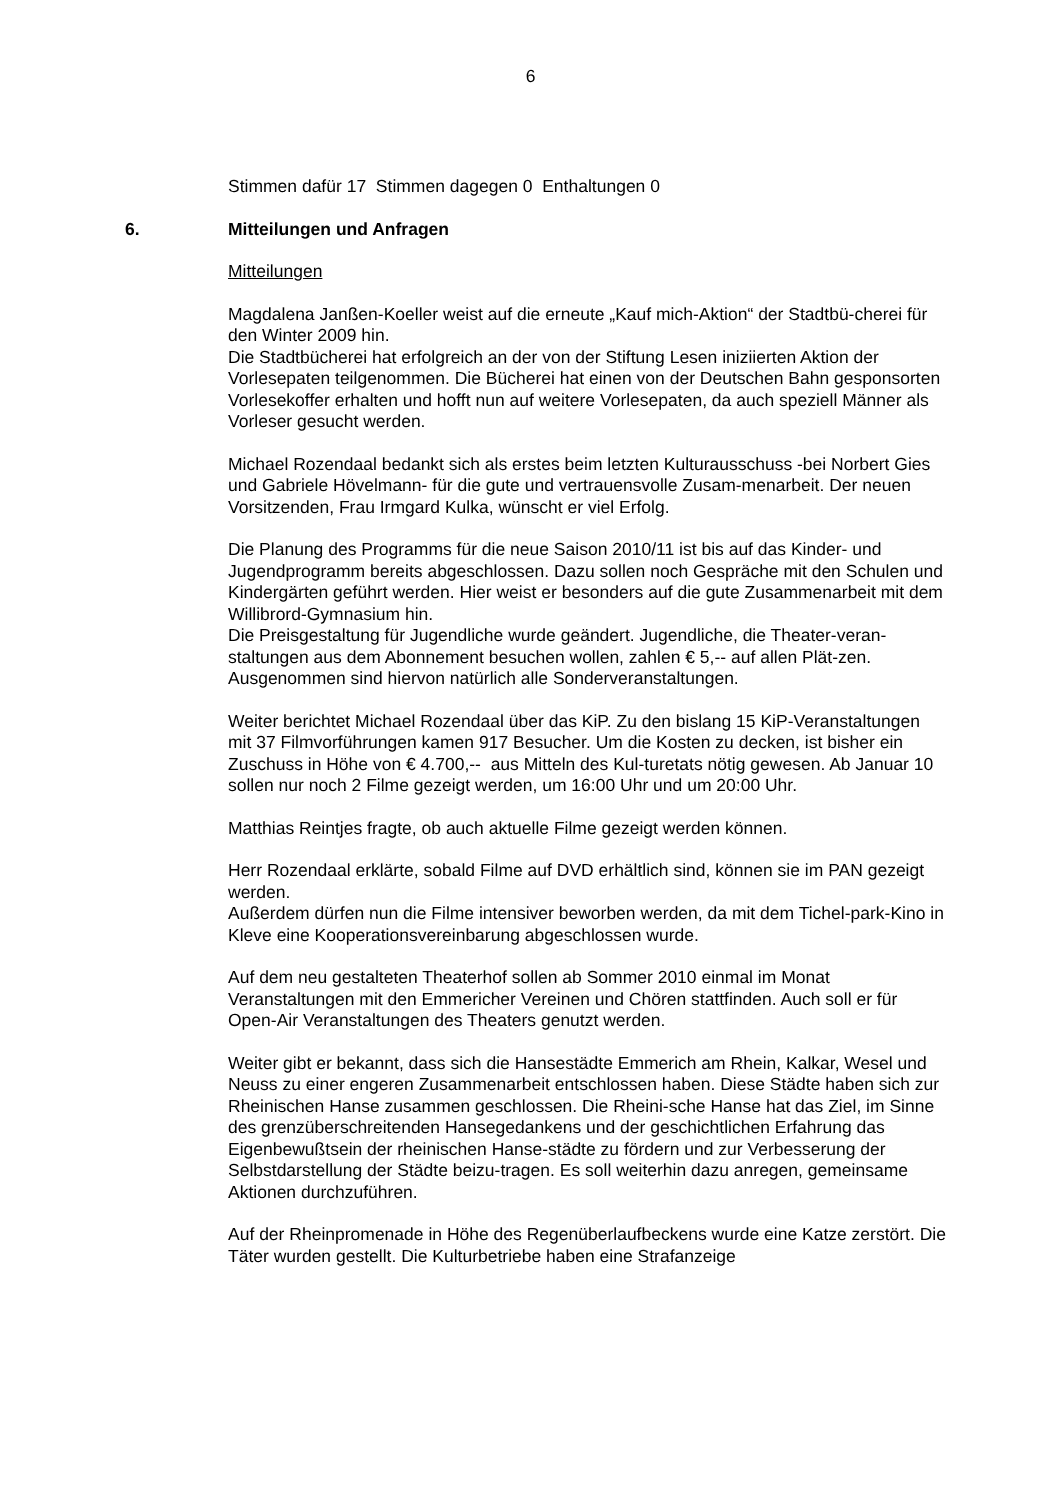6
Stimmen dafür 17 Stimmen dagegen 0 Enthaltungen 0
6. Mitteilungen und Anfragen
Mitteilungen
Magdalena Janßen-Koeller weist auf die erneute „Kauf mich-Aktion“ der Stadtbü-cherei für den Winter 2009 hin.
Die Stadtbücherei hat erfolgreich an der von der Stiftung Lesen iniziierten Aktion der Vorlesepaten teilgenommen. Die Bücherei hat einen von der Deutschen Bahn gesponsorten Vorlesekoffer erhalten und hofft nun auf weitere Vorlesepaten, da auch speziell Männer als Vorleser gesucht werden.
Michael Rozendaal bedankt sich als erstes beim letzten Kulturausschuss -bei Norbert Gies und Gabriele Hövelmann- für die gute und vertrauensvolle Zusam-menarbeit. Der neuen Vorsitzenden, Frau Irmgard Kulka, wünscht er viel Erfolg.
Die Planung des Programms für die neue Saison 2010/11 ist bis auf das Kinder- und Jugendprogramm bereits abgeschlossen. Dazu sollen noch Gespräche mit den Schulen und Kindergärten geführt werden. Hier weist er besonders auf die gute Zusammenarbeit mit dem Willibrord-Gymnasium hin.
Die Preisgestaltung für Jugendliche wurde geändert. Jugendliche, die Theater-veran-
staltungen aus dem Abonnement besuchen wollen, zahlen € 5,-- auf allen Plät-zen. Ausgenommen sind hiervon natürlich alle Sonderveranstaltungen.
Weiter berichtet Michael Rozendaal über das KiP. Zu den bislang 15 KiP-Veranstaltungen mit 37 Filmvorführungen kamen 917 Besucher. Um die Kosten zu decken, ist bisher ein Zuschuss in Höhe von € 4.700,-- aus Mitteln des Kul-turetats nötig gewesen. Ab Januar 10 sollen nur noch 2 Filme gezeigt werden, um 16:00 Uhr und um 20:00 Uhr.
Matthias Reintjes fragte, ob auch aktuelle Filme gezeigt werden können.
Herr Rozendaal erklärte, sobald Filme auf DVD erhältlich sind, können sie im PAN gezeigt werden.
Außerdem dürfen nun die Filme intensiver beworben werden, da mit dem Tichel-park-Kino in Kleve eine Kooperationsvereinbarung abgeschlossen wurde.
Auf dem neu gestalteten Theaterhof sollen ab Sommer 2010 einmal im Monat Veranstaltungen mit den Emmericher Vereinen und Chören stattfinden. Auch soll er für Open-Air Veranstaltungen des Theaters genutzt werden.
Weiter gibt er bekannt, dass sich die Hansestädte Emmerich am Rhein, Kalkar, Wesel und Neuss zu einer engeren Zusammenarbeit entschlossen haben. Diese Städte haben sich zur Rheinischen Hanse zusammen geschlossen. Die Rheini-sche Hanse hat das Ziel, im Sinne des grenzüberschreitenden Hansegedankens und der geschichtlichen Erfahrung das Eigenbewußtsein der rheinischen Hanse-städte zu fördern und zur Verbesserung der Selbstdarstellung der Städte beizu-tragen. Es soll weiterhin dazu anregen, gemeinsame Aktionen durchzuführen.
Auf der Rheinpromenade in Höhe des Regenüberlaufbeckens wurde eine Katze zerstört. Die Täter wurden gestellt. Die Kulturbetriebe haben eine Strafanzeige